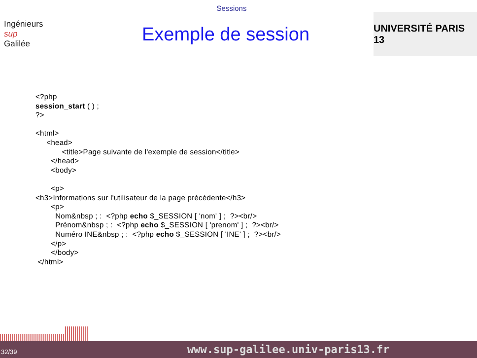Sessions
Ingénieurs
sup
Galilée
Exemple de session
UNIVERSITÉ PARIS 13
<?php
session_start ( ) ;
?>

<html>
     <head>
            <title>Page suivante de l'exemple de session</title>
       </head>
       <body>

       <p>
<h3>Informations sur l'utilisateur de la page précédente</h3>
       <p>
         Nom&nbsp ; :  <?php echo $_SESSION [ 'nom' ] ;  ?><br/>
         Prénom&nbsp ; :  <?php echo $_SESSION [ 'prenom' ] ;  ?><br/>
         Numéro INE&nbsp ; :  <?php echo $_SESSION [ 'INE' ] ;  ?><br/>
       </p>
       </body>
 </html>
32/39 www.sup-galilee.univ-paris13.fr